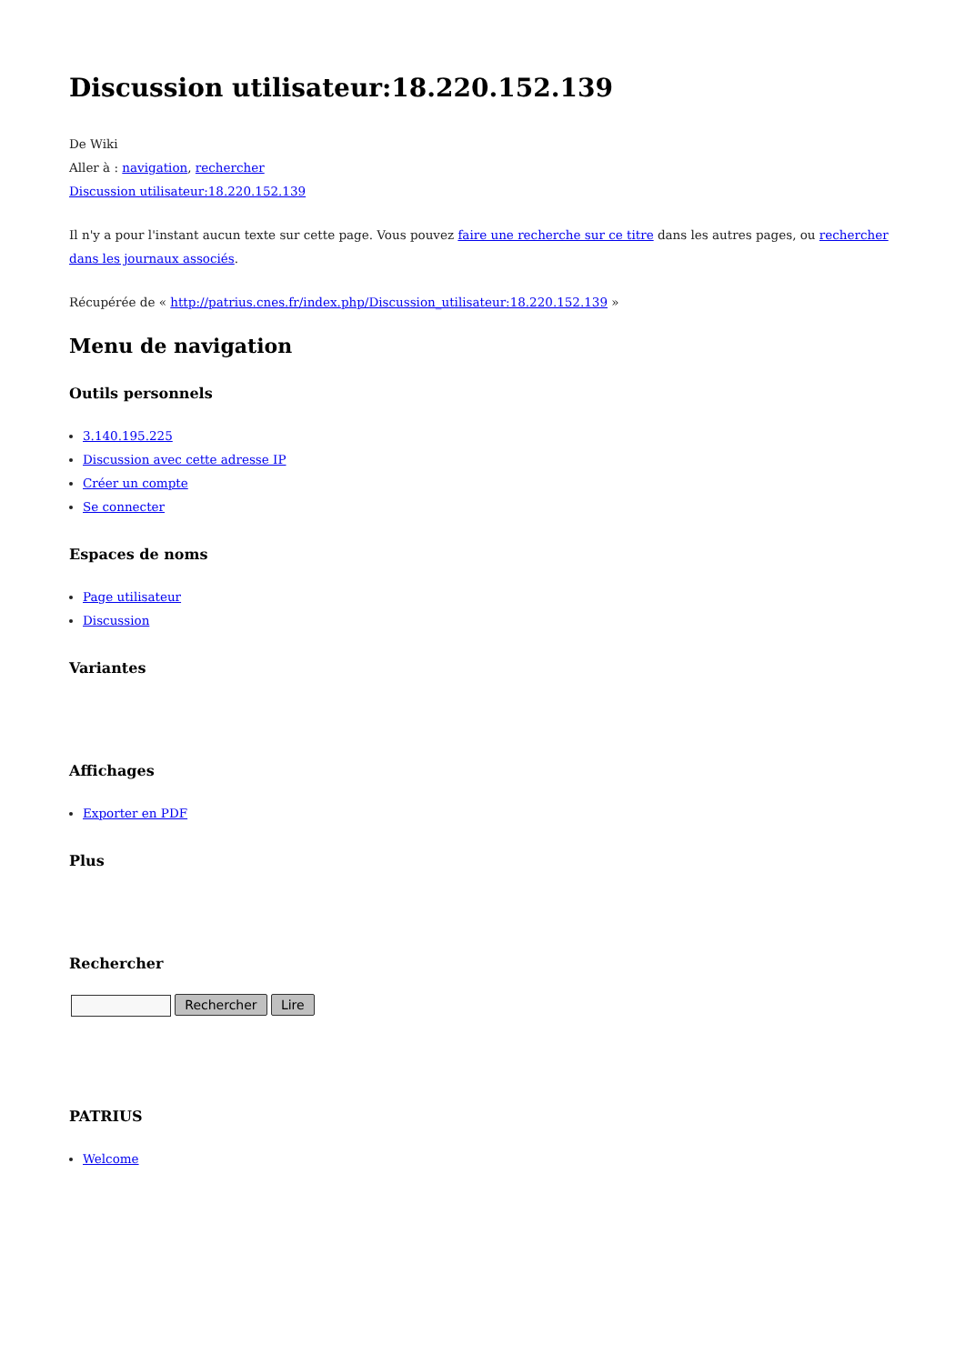Discussion utilisateur:18.220.152.139
De Wiki
Aller à : navigation, rechercher
Discussion utilisateur:18.220.152.139
Il n'y a pour l'instant aucun texte sur cette page. Vous pouvez faire une recherche sur ce titre dans les autres pages, ou rechercher dans les journaux associés.
Récupérée de « http://patrius.cnes.fr/index.php/Discussion_utilisateur:18.220.152.139 »
Menu de navigation
Outils personnels
3.140.195.225
Discussion avec cette adresse IP
Créer un compte
Se connecter
Espaces de noms
Page utilisateur
Discussion
Variantes
Affichages
Exporter en PDF
Plus
Rechercher
Rechercher Lire
PATRIUS
Welcome